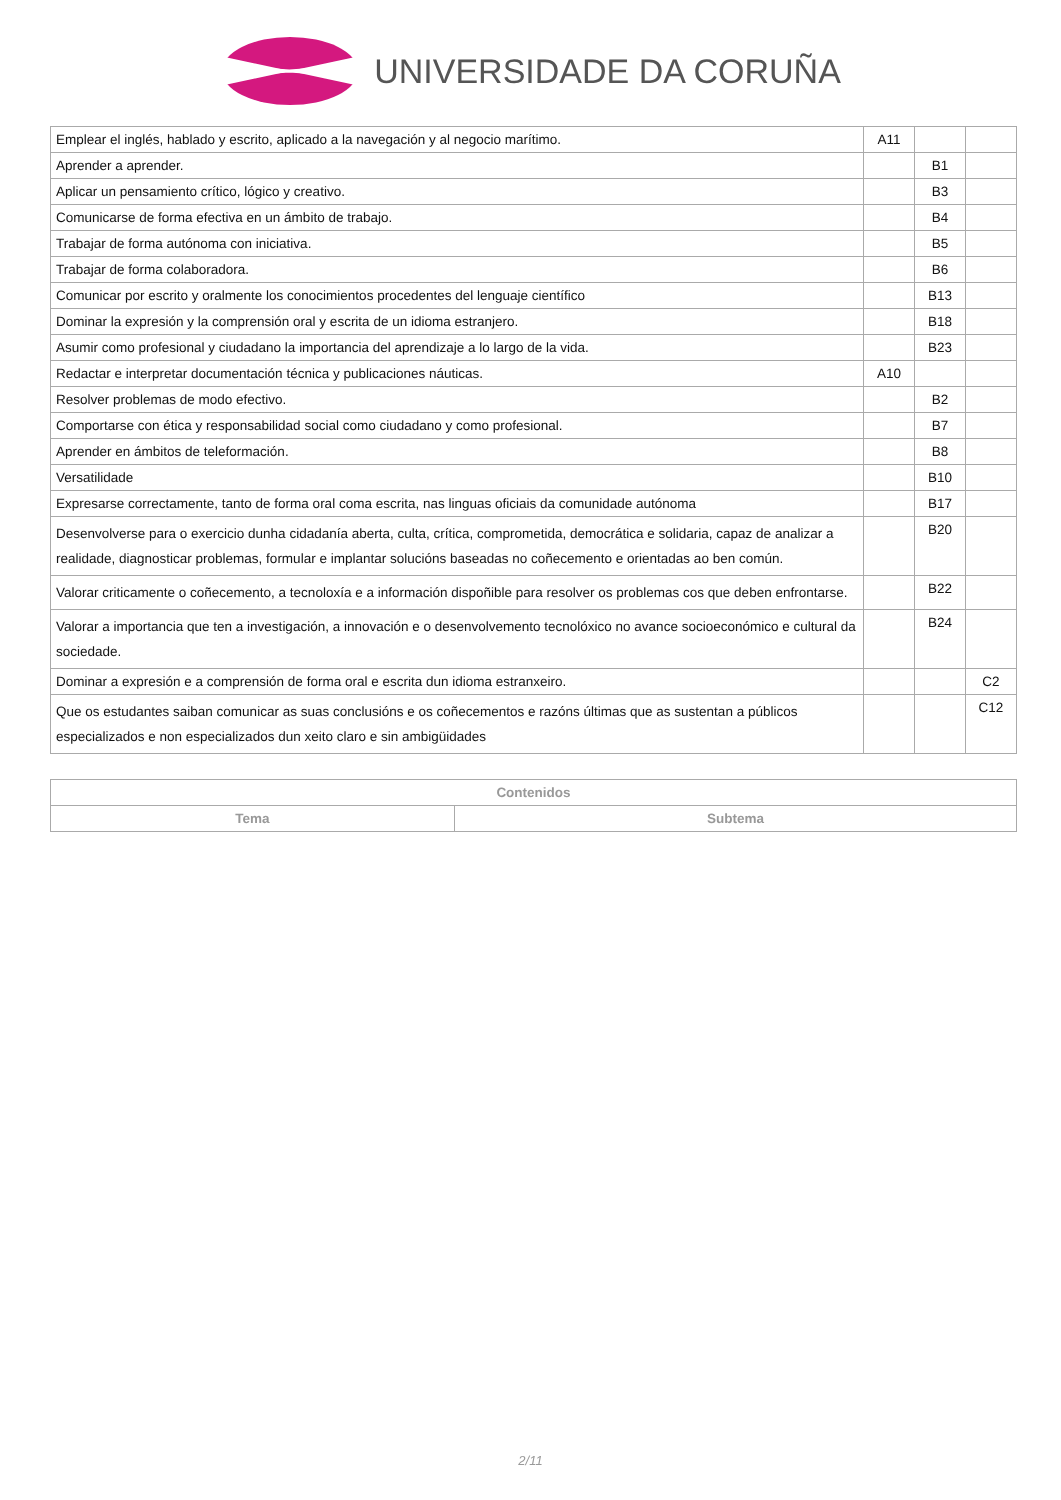UNIVERSIDADE DA CORUÑA
| Emplear el inglés, hablado y escrito, aplicado a la navegación y al negocio marítimo. | A11 | | |
| Aprender a aprender. | | B1 | |
| Aplicar un pensamiento crítico, lógico y creativo. | | B3 | |
| Comunicarse de forma efectiva en un ámbito de trabajo. | | B4 | |
| Trabajar de forma autónoma con iniciativa. | | B5 | |
| Trabajar de forma colaboradora. | | B6 | |
| Comunicar por escrito y oralmente los conocimientos procedentes del lenguaje científico | | B13 | |
| Dominar la expresión y la comprensión oral y escrita de un idioma estranjero. | | B18 | |
| Asumir como profesional y ciudadano la importancia del aprendizaje a lo largo de la vida. | | B23 | |
| Redactar e interpretar documentación técnica y publicaciones náuticas. | A10 | | |
| Resolver problemas de modo efectivo. | | B2 | |
| Comportarse con ética y responsabilidad social como ciudadano y como profesional. | | B7 | |
| Aprender en ámbitos de teleformación. | | B8 | |
| Versatilidade | | B10 | |
| Expresarse correctamente, tanto de forma oral coma escrita, nas linguas oficiais da comunidade autónoma | | B17 | |
| Desenvolverse para o exercicio dunha cidadanía aberta, culta, crítica, comprometida, democrática e solidaria, capaz de analizar a realidade, diagnosticar problemas, formular e implantar solucións baseadas no coñecemento e orientadas ao ben común. | | B20 | |
| Valorar criticamente o coñecemento, a tecnoloxía e a información dispoñible para resolver os problemas cos que deben enfrontarse. | | B22 | |
| Valorar a importancia que ten a investigación, a innovación e o desenvolvemento tecnolóxico no avance socioeconómico e cultural da sociedade. | | B24 | |
| Dominar a expresión e a comprensión de forma oral e escrita dun idioma estranxeiro. | | | C2 |
| Que os estudantes saiban comunicar as suas conclusións e os coñecementos e razóns últimas que as sustentan a públicos especializados e non especializados dun xeito claro e sin ambigüidades | | | C12 |
| Contenidos | |
| --- | --- |
| Tema | Subtema |
2/11